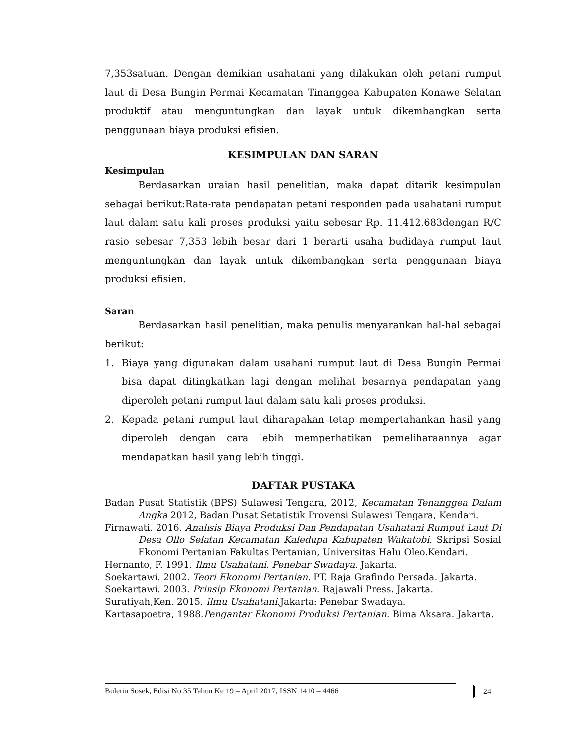7,353satuan. Dengan demikian usahatani yang dilakukan oleh petani rumput laut di Desa Bungin Permai Kecamatan Tinanggea Kabupaten Konawe Selatan produktif atau menguntungkan dan layak untuk dikembangkan serta penggunaan biaya produksi efisien.
KESIMPULAN DAN SARAN
Kesimpulan
Berdasarkan uraian hasil penelitian, maka dapat ditarik kesimpulan sebagai berikut:Rata-rata pendapatan petani responden pada usahatani rumput laut dalam satu kali proses produksi yaitu sebesar Rp. 11.412.683dengan R/C rasio sebesar 7,353 lebih besar dari 1 berarti usaha budidaya rumput laut menguntungkan dan layak untuk dikembangkan serta penggunaan biaya produksi efisien.
Saran
Berdasarkan hasil penelitian, maka penulis menyarankan hal-hal sebagai berikut:
1. Biaya yang digunakan dalam usahani rumput laut di Desa Bungin Permai bisa dapat ditingkatkan lagi dengan melihat besarnya pendapatan yang diperoleh petani rumput laut dalam satu kali proses produksi.
2. Kepada petani rumput laut diharapakan tetap mempertahankan hasil yang diperoleh dengan cara lebih memperhatikan pemeliharaannya agar mendapatkan hasil yang lebih tinggi.
DAFTAR PUSTAKA
Badan Pusat Statistik (BPS) Sulawesi Tengara, 2012, Kecamatan Tenanggea Dalam Angka 2012, Badan Pusat Setatistik Provensi Sulawesi Tengara, Kendari.
Firnawati. 2016. Analisis Biaya Produksi Dan Pendapatan Usahatani Rumput Laut Di Desa Ollo Selatan Kecamatan Kaledupa Kabupaten Wakatobi. Skripsi Sosial Ekonomi Pertanian Fakultas Pertanian, Universitas Halu Oleo.Kendari.
Hernanto, F. 1991. Ilmu Usahatani. Penebar Swadaya. Jakarta.
Soekartawi. 2002. Teori Ekonomi Pertanian. PT. Raja Grafindo Persada. Jakarta.
Soekartawi. 2003. Prinsip Ekonomi Pertanian. Rajawali Press. Jakarta.
Suratiyah,Ken. 2015. Ilmu Usahatani.Jakarta: Penebar Swadaya.
Kartasapoetra, 1988.Pengantar Ekonomi Produksi Pertanian. Bima Aksara. Jakarta.
Buletin Sosek, Edisi No 35 Tahun Ke 19 – April 2017, ISSN 1410 – 4466 24